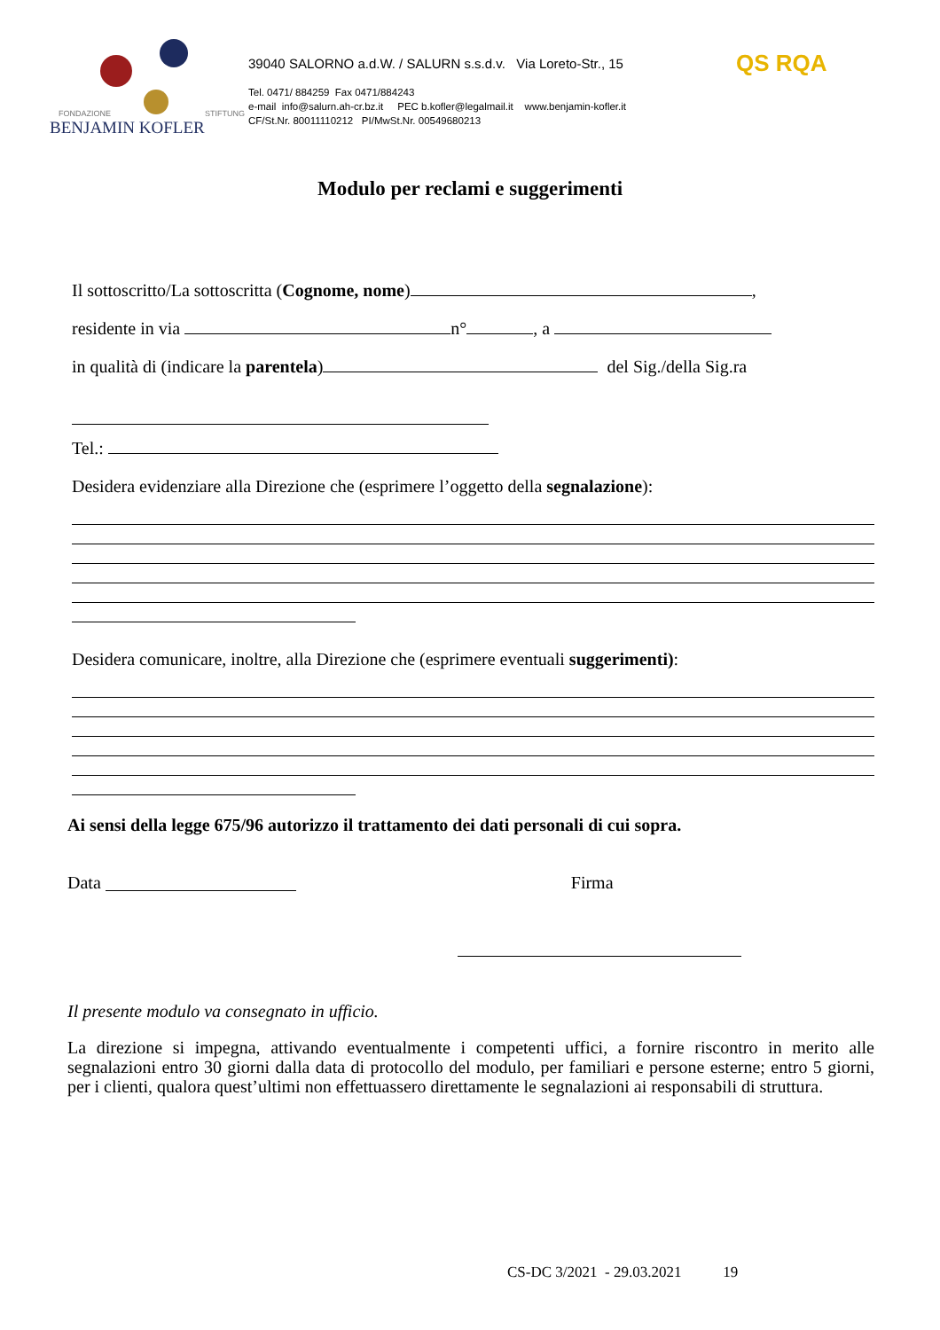FONDAZIONE STIFTUNG
BENJAMIN KOFLER
39040 SALORNO a.d.W. / SALURN s.s.d.v. Via Loreto-Str., 15
Tel. 0471/ 884259 Fax 0471/884243
e-mail info@salurn.ah-cr.bz.it PEC b.kofler@legalmail.it www.benjamin-kofler.it
CF/St.Nr. 80011110212 PI/MwSt.Nr. 00549680213
QS RQA
Modulo per reclami e suggerimenti
Il sottoscritto/La sottoscritta (Cognome, nome) ,
residente in via n° , a
in qualità di (indicare la parentela) del Sig./della Sig.ra
Tel.:
Desidera evidenziare alla Direzione che (esprimere l’oggetto della segnalazione):
Desidera comunicare, inoltre, alla Direzione che (esprimere eventuali suggerimenti):
Ai sensi della legge 675/96 autorizzo il trattamento dei dati personali di cui sopra.
Data Firma
Il presente modulo va consegnato in ufficio.
La direzione si impegna, attivando eventualmente i competenti uffici, a fornire riscontro in merito alle segnalazioni entro 30 giorni dalla data di protocollo del modulo, per familiari e persone esterne; entro 5 giorni, per i clienti, qualora quest’ultimi non effettuassero direttamente le segnalazioni ai responsabili di struttura.
CS-DC 3/2021 - 29.03.2021 19